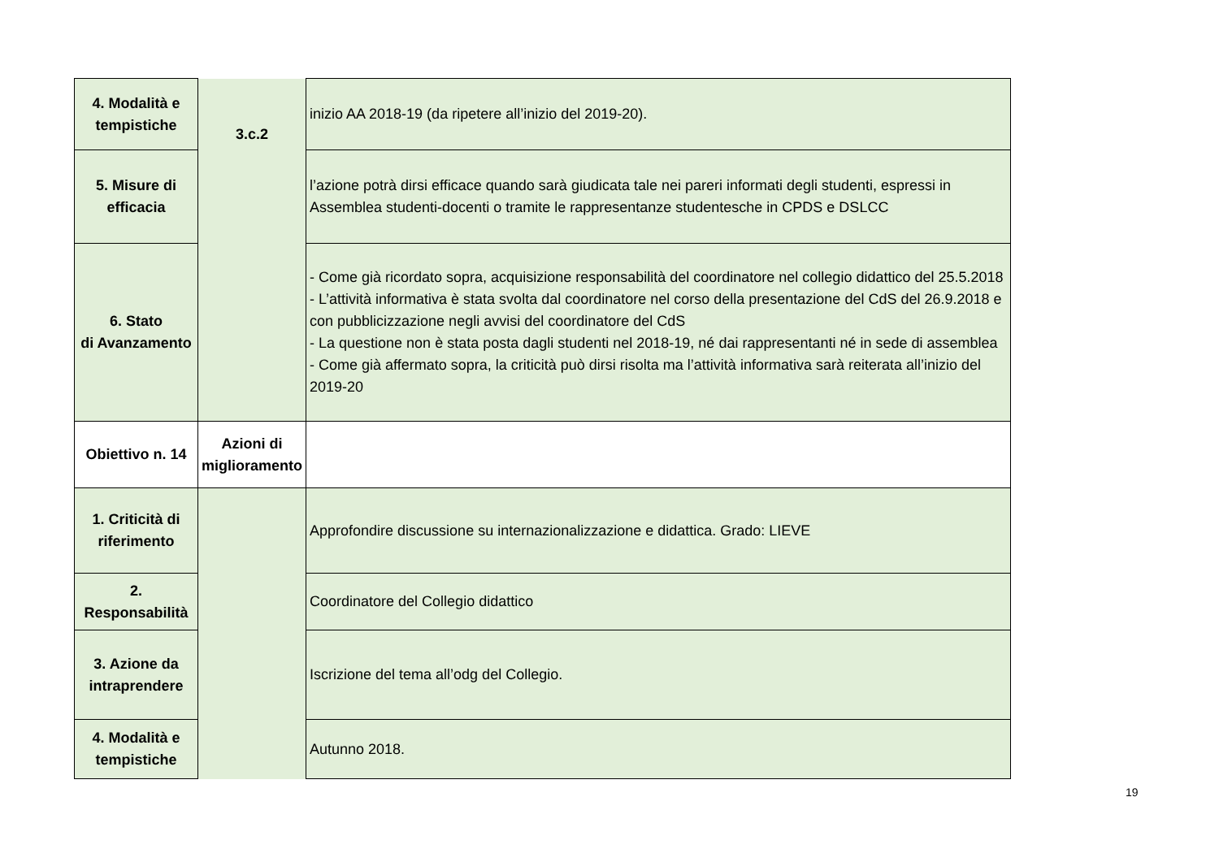| 4. Modalità e tempistiche | 3.c.2 | inizio AA 2018-19 (da ripetere all’inizio del 2019-20). |
| 5. Misure di efficacia | | l’azione potrà dirsi efficace quando sarà giudicata tale nei pareri informati degli studenti, espressi in Assemblea studenti-docenti o tramite le rappresentanze studentesche in CPDS e DSLCC |
| 6. Stato di Avanzamento | | - Come già ricordato sopra, acquisizione responsabilità del coordinatore nel collegio didattico del 25.5.2018 - L’attività informativa è stata svolta dal coordinatore nel corso della presentazione del CdS del 26.9.2018 e con pubblicizzazione negli avvisi del coordinatore del CdS - La questione non è stata posta dagli studenti nel 2018-19, né dai rappresentanti né in sede di assemblea - Come già affermato sopra, la criticità può dirsi risolta ma l’attività informativa sarà reiterata all’inizio del 2019-20 |
| Obiettivo n. 14 | Azioni di miglioramento | |
| 1. Criticità di riferimento | | Approfondire discussione su internazionalizzazione e didattica. Grado: LIEVE |
| 2. Responsabilità | | Coordinatore del Collegio didattico |
| 3. Azione da intraprendere | | Iscrizione del tema all’odg del Collegio. |
| 4. Modalità e tempistiche | | Autunno 2018. |
19